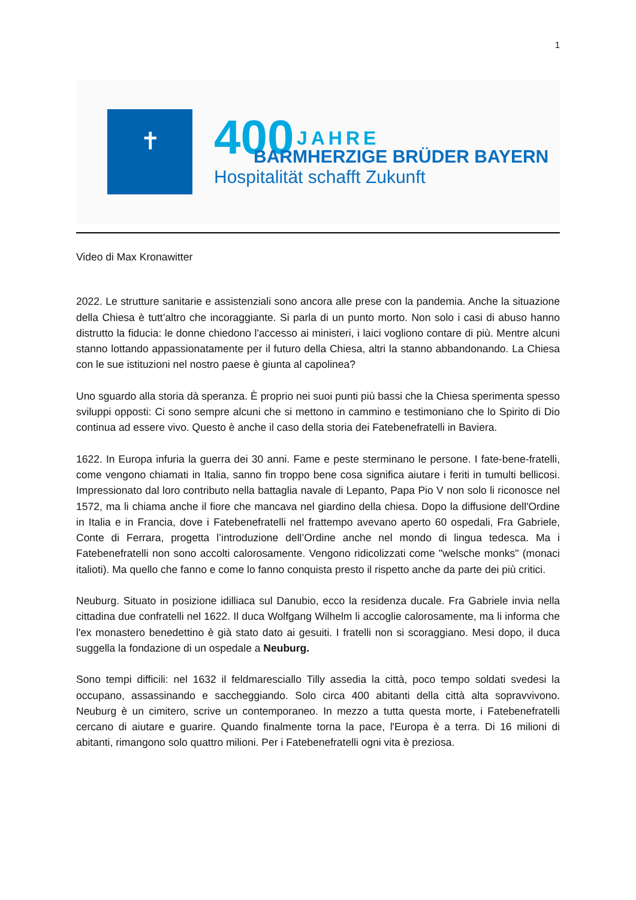1
✝
400 JAHRE
BARMHERZIGE BRÜDER BAYERN
Hospitalität schafft Zukunft
Video di Max Kronawitter
2022. Le strutture sanitarie e assistenziali sono ancora alle prese con la pandemia. Anche la situazione della Chiesa è tutt’altro che incoraggiante. Si parla di un punto morto. Non solo i casi di abuso hanno distrutto la fiducia: le donne chiedono l'accesso ai ministeri, i laici vogliono contare di più. Mentre alcuni stanno lottando appassionatamente per il futuro della Chiesa, altri la stanno abbandonando. La Chiesa con le sue istituzioni nel nostro paese è giunta al capolinea?
Uno sguardo alla storia dà speranza. È proprio nei suoi punti più bassi che la Chiesa sperimenta spesso sviluppi opposti: Ci sono sempre alcuni che si mettono in cammino e testimoniano che lo Spirito di Dio continua ad essere vivo. Questo è anche il caso della storia dei Fatebenefratelli in Baviera.
1622. In Europa infuria la guerra dei 30 anni. Fame e peste sterminano le persone. I fate-bene-fratelli, come vengono chiamati in Italia, sanno fin troppo bene cosa significa aiutare i feriti in tumulti bellicosi. Impressionato dal loro contributo nella battaglia navale di Lepanto, Papa Pio V non solo li riconosce nel 1572, ma li chiama anche il fiore che mancava nel giardino della chiesa. Dopo la diffusione dell'Ordine in Italia e in Francia, dove i Fatebenefratelli nel frattempo avevano aperto 60 ospedali, Fra Gabriele, Conte di Ferrara, progetta l’introduzione dell’Ordine anche nel mondo di lingua tedesca. Ma i Fatebenefratelli non sono accolti calorosamente. Vengono ridicolizzati come "welsche monks" (monaci italioti). Ma quello che fanno e come lo fanno conquista presto il rispetto anche da parte dei più critici.
Neuburg. Situato in posizione idilliaca sul Danubio, ecco la residenza ducale. Fra Gabriele invia nella cittadina due confratelli nel 1622. Il duca Wolfgang Wilhelm li accoglie calorosamente, ma li informa che l'ex monastero benedettino è già stato dato ai gesuiti. I fratelli non si scoraggiano. Mesi dopo, il duca suggella la fondazione di un ospedale a Neuburg.
Sono tempi difficili: nel 1632 il feldmaresciallo Tilly assedia la città, poco tempo soldati svedesi la occupano, assassinando e saccheggiando. Solo circa 400 abitanti della città alta sopravvivono. Neuburg è un cimitero, scrive un contemporaneo. In mezzo a tutta questa morte, i Fatebenefratelli cercano di aiutare e guarire. Quando finalmente torna la pace, l'Europa è a terra. Di 16 milioni di abitanti, rimangono solo quattro milioni. Per i Fatebenefratelli ogni vita è preziosa.